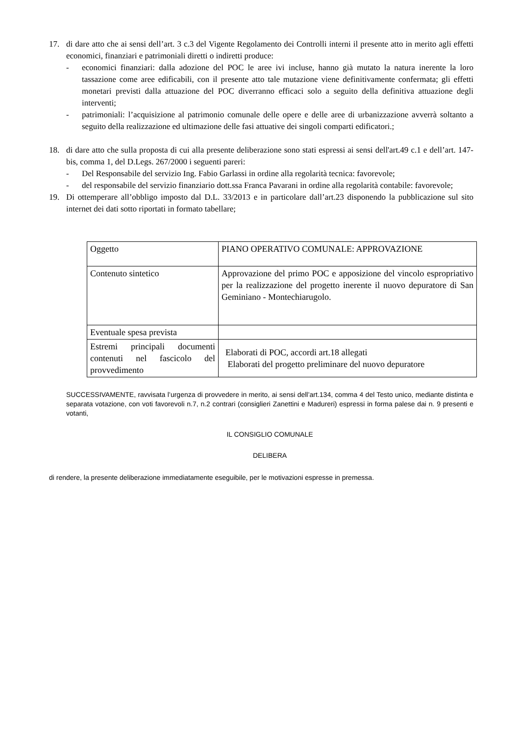17. di dare atto che ai sensi dell’art. 3 c.3 del Vigente Regolamento dei Controlli interni il presente atto in merito agli effetti economici, finanziari e patrimoniali diretti o indiretti produce:
- economici finanziari: dalla adozione del POC le aree ivi incluse, hanno già mutato la natura inerente la loro tassazione come aree edificabili, con il presente atto tale mutazione viene definitivamente confermata; gli effetti monetari previsti dalla attuazione del POC diverranno efficaci solo a seguito della definitiva attuazione degli interventi;
- patrimoniali: l’acquisizione al patrimonio comunale delle opere e delle aree di urbanizzazione avverrà soltanto a seguito della realizzazione ed ultimazione delle fasi attuative dei singoli comparti edificatori.;
18. di dare atto che sulla proposta di cui alla presente deliberazione sono stati espressi ai sensi dell'art.49 c.1 e dell’art. 147-bis, comma 1, del D.Legs. 267/2000 i seguenti pareri:
- Del Responsabile del servizio Ing. Fabio Garlassi in ordine alla regolarità tecnica: favorevole;
- del responsabile del servizio finanziario dott.ssa Franca Pavarani in ordine alla regolarità contabile: favorevole;
19. Di ottemperare all’obbligo imposto dal D.L. 33/2013 e in particolare dall’art.23 disponendo la pubblicazione sul sito internet dei dati sotto riportati in formato tabellare;
| Oggetto | PIANO OPERATIVO COMUNALE: APPROVAZIONE |
| Contenuto sintetico | Approvazione del primo POC e apposizione del vincolo espropriativo per la realizzazione del progetto inerente il nuovo depuratore di San Geminiano - Montechiarugolo. |
| Eventuale spesa prevista | |
| Estremi principali documenti contenuti nel fascicolo del provvedimento | Elaborati di POC, accordi art.18 allegati Elaborati del progetto preliminare del nuovo depuratore |
SUCCESSIVAMENTE, ravvisata l’urgenza di provvedere in merito, ai sensi dell’art.134, comma 4 del Testo unico, mediante distinta e separata votazione, con voti favorevoli n.7, n.2 contrari (consiglieri Zanettini e Madureri) espressi in forma palese dai n. 9 presenti e votanti,
IL CONSIGLIO COMUNALE
DELIBERA
di rendere, la presente deliberazione immediatamente eseguibile, per le motivazioni espresse in premessa.